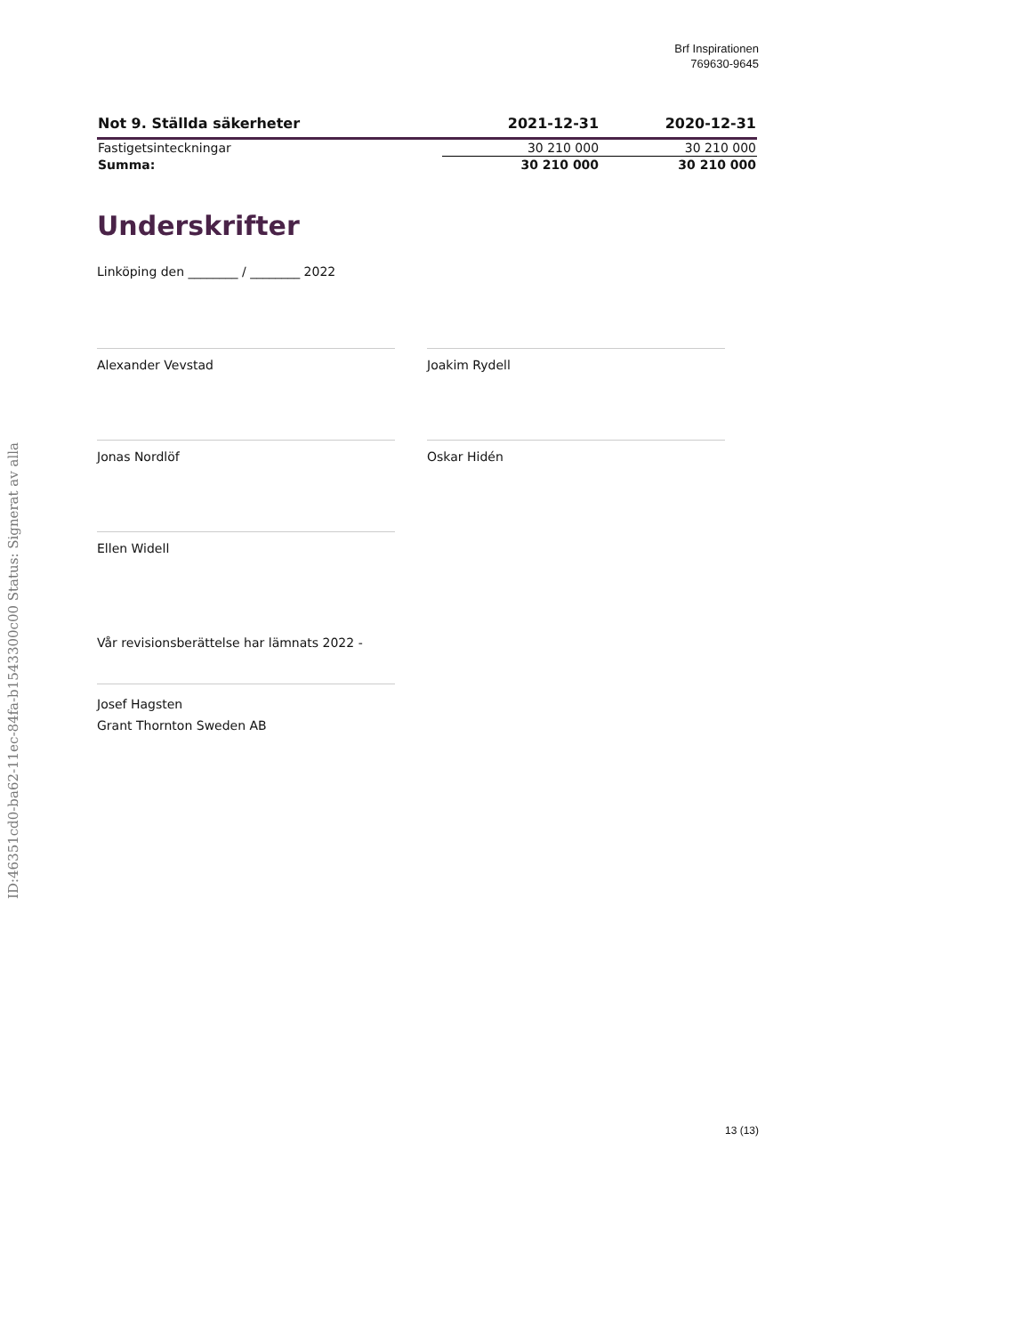Brf Inspirationen
769630-9645
| Not 9. Ställda säkerheter | 2021-12-31 | 2020-12-31 |
| --- | --- | --- |
| Fastigetsinteckningar | 30 210 000 | 30 210 000 |
| Summa: | 30 210 000 | 30 210 000 |
Underskrifter
Linköping den ________ / ________ 2022
Alexander Vevstad Joakim Rydell
Jonas Nordlöf Oskar Hidén
Ellen Widell
Vår revisionsberättelse har lämnats 2022 -
Josef Hagsten
Grant Thornton Sweden AB
ID:46351cd0-ba62-11ec-84fa-b1543300c00 Status: Signerat av alla
13 (13)